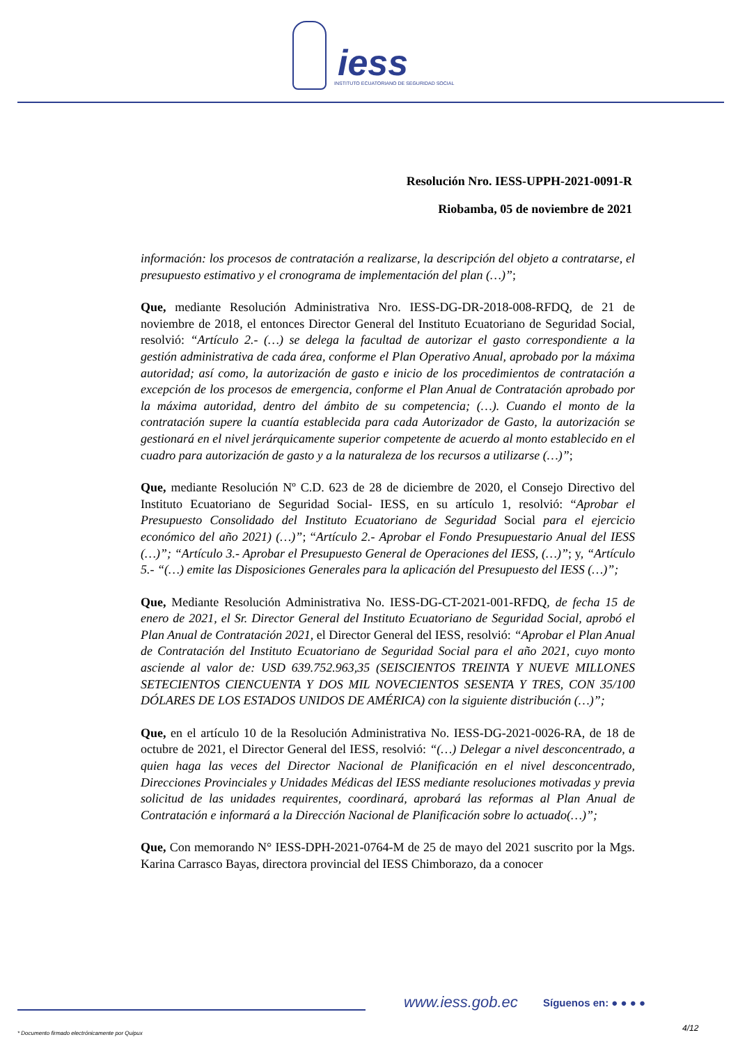iess
INSTITUTO ECUATORIANO DE SEGURIDAD SOCIAL
Resolución Nro. IESS-UPPH-2021-0091-R
Riobamba, 05 de noviembre de 2021
información: los procesos de contratación a realizarse, la descripción del objeto a contratarse, el presupuesto estimativo y el cronograma de implementación del plan (…)”;
Que, mediante Resolución Administrativa Nro. IESS-DG-DR-2018-008-RFDQ, de 21 de noviembre de 2018, el entonces Director General del Instituto Ecuatoriano de Seguridad Social, resolvió: “Artículo 2.- (…) se delega la facultad de autorizar el gasto correspondiente a la gestión administrativa de cada área, conforme el Plan Operativo Anual, aprobado por la máxima autoridad; así como, la autorización de gasto e inicio de los procedimientos de contratación a excepción de los procesos de emergencia, conforme el Plan Anual de Contratación aprobado por la máxima autoridad, dentro del ámbito de su competencia; (…). Cuando el monto de la contratación supere la cuantía establecida para cada Autorizador de Gasto, la autorización se gestionará en el nivel jerárquicamente superior competente de acuerdo al monto establecido en el cuadro para autorización de gasto y a la naturaleza de los recursos a utilizarse (…)”;
Que, mediante Resolución Nº C.D. 623 de 28 de diciembre de 2020, el Consejo Directivo del Instituto Ecuatoriano de Seguridad Social- IESS, en su artículo 1, resolvió: “Aprobar el Presupuesto Consolidado del Instituto Ecuatoriano de Seguridad Social para el ejercicio económico del año 2021) (…)”; “Artículo 2.- Aprobar el Fondo Presupuestario Anual del IESS (…)”; “Artículo 3.- Aprobar el Presupuesto General de Operaciones del IESS, (…)”; y, “Artículo 5.- “(…) emite las Disposiciones Generales para la aplicación del Presupuesto del IESS (…)”;
Que, Mediante Resolución Administrativa No. IESS-DG-CT-2021-001-RFDQ, de fecha 15 de enero de 2021, el Sr. Director General del Instituto Ecuatoriano de Seguridad Social, aprobó el Plan Anual de Contratación 2021, el Director General del IESS, resolvió: “Aprobar el Plan Anual de Contratación del Instituto Ecuatoriano de Seguridad Social para el año 2021, cuyo monto asciende al valor de: USD 639.752.963,35 (SEISCIENTOS TREINTA Y NUEVE MILLONES SETECIENTOS CIENCUENTA Y DOS MIL NOVECIENTOS SESENTA Y TRES, CON 35/100 DÓLARES DE LOS ESTADOS UNIDOS DE AMÉRICA) con la siguiente distribución (…)”;
Que, en el artículo 10 de la Resolución Administrativa No. IESS-DG-2021-0026-RA, de 18 de octubre de 2021, el Director General del IESS, resolvió: “(…) Delegar a nivel desconcentrado, a quien haga las veces del Director Nacional de Planificación en el nivel desconcentrado, Direcciones Provinciales y Unidades Médicas del IESS mediante resoluciones motivadas y previa solicitud de las unidades requirentes, coordinará, aprobará las reformas al Plan Anual de Contratación e informará a la Dirección Nacional de Planificación sobre lo actuado(…)”;
Que, Con memorando N° IESS-DPH-2021-0764-M de 25 de mayo del 2021 suscrito por la Mgs. Karina Carrasco Bayas, directora provincial del IESS Chimborazo, da a conocer
www.iess.gob.ec Síguenos en: ● ● ● ●
4/12
* Documento firmado electrónicamente por Quipux